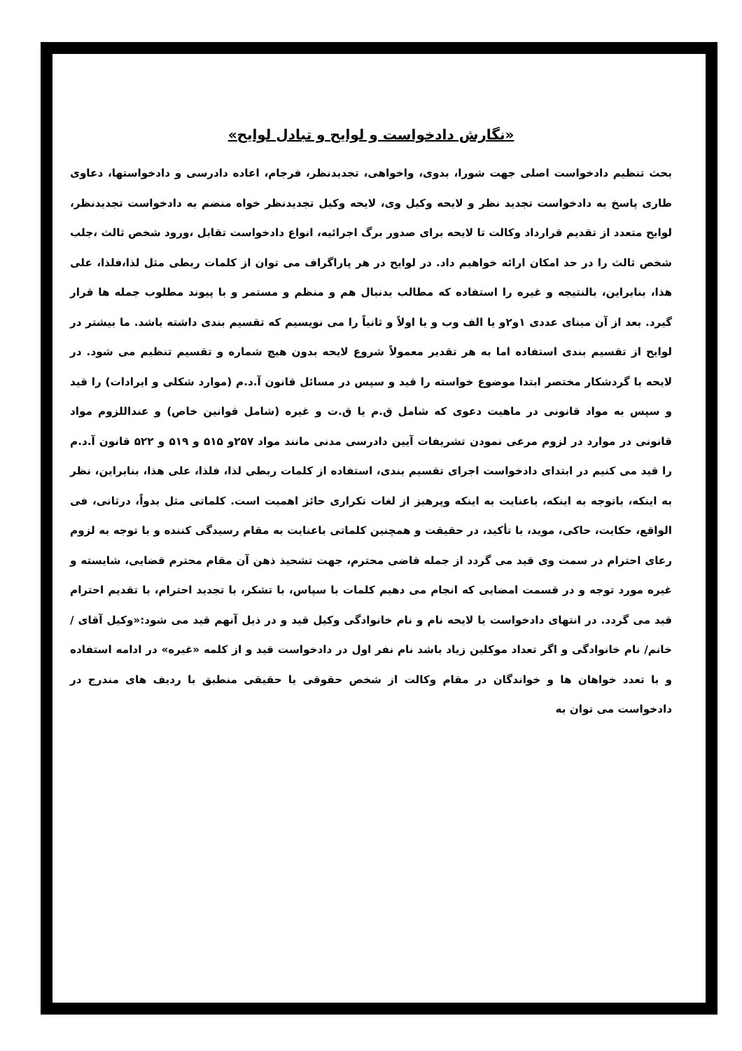«نگارش دادخواست و لوایح و تبادل لوایح»
بحث تنظیم دادخواست اصلی جهت شورا، بدوی، واخواهی، تجدیدنظر، فرجام، اعاده دادرسی و دادخواستها، دعاوی طاری پاسخ به دادخواست تجدید نظر و لایحه وکیل وی، لایحه وکیل تجدیدنظر خواه منضم به دادخواست تجدیدنظر، لوایح متعدد از تقدیم قرارداد وکالت تا لایحه برای صدور برگ اجرائیه، انواع دادخواست تقابل ،ورود شخص ثالث ،جلب شخص ثالث را در حد امکان ارائه خواهیم داد. در لوایح در هر پاراگراف می توان از کلمات ربطی مثل لذا،فلذا، علی هذا، بنابراین، بالنتیجه و غیره را استفاده که مطالب بدنبال هم و منظم و مستمر و با پیوند مطلوب جمله ها قرار گیرد. بعد از آن مبنای عددی ۱و۲و یا الف وب و یا اولاً و ثانیاً را می نویسیم که تقسیم بندی داشته باشد. ما بیشتر در لوایح از تقسیم بندی استفاده اما به هر تقدیر معمولاً شروع لایحه بدون هیچ شماره و تقسیم تنظیم می شود. در لایحه با گردشکار مختصر ابتدا موضوع خواسته را قید و سپس در مسائل قانون آ.د.م (موارد شکلی و ایرادات) را قید و سپس به مواد قانونی در ماهیت دعوی که شامل ق.م یا ق.ت و غیره (شامل قوانین خاص) و عنداللزوم مواد قانونی در موارد در لزوم مرعی نمودن تشریفات آیین دادرسی مدنی مانند مواد ۲۵۷و ۵۱۵ و ۵۱۹ و ۵۲۲ قانون آ.د.م را قید می کنیم در ابتدای دادخواست اجرای تقسیم بندی، استفاده از کلمات ربطی لذا، فلذا، علی هذا، بنابراین، نظر به اینکه، باتوجه به اینکه، باعنایت به اینکه وپرهیز از لغات تکراری حائز اهمیت است. کلماتی مثل بدواً، درثانی، فی الواقع، حکایت، حاکی، موید، با تأکید، در حقیقت و همچنین کلماتی باعنایت به مقام رسیدگی کننده و با توجه به لزوم رعای احترام در سمت وی قید می گردد از جمله قاضی محترم، جهت تشحیذ ذهن آن مقام محترم قضایی، شایسته و غیره مورد توجه و در قسمت امضایی که انجام می دهیم کلمات با سپاس، با تشکر، با تجدید احترام، با تقدیم احترام قید می گردد. در انتهای دادخواست یا لایحه نام و نام خانوادگی وکیل قید و در ذیل آنهم قید می شود:«وکیل آقای /خانم/ نام خانوادگی و اگر تعداد موکلین زیاد باشد نام نفر اول در دادخواست قید و از کلمه «غیره» در ادامه استفاده و با تعدد خواهان ها و خواندگان در مقام وکالت از شخص حقوقی یا حقیقی منطبق با ردیف های مندرج در دادخواست می توان به